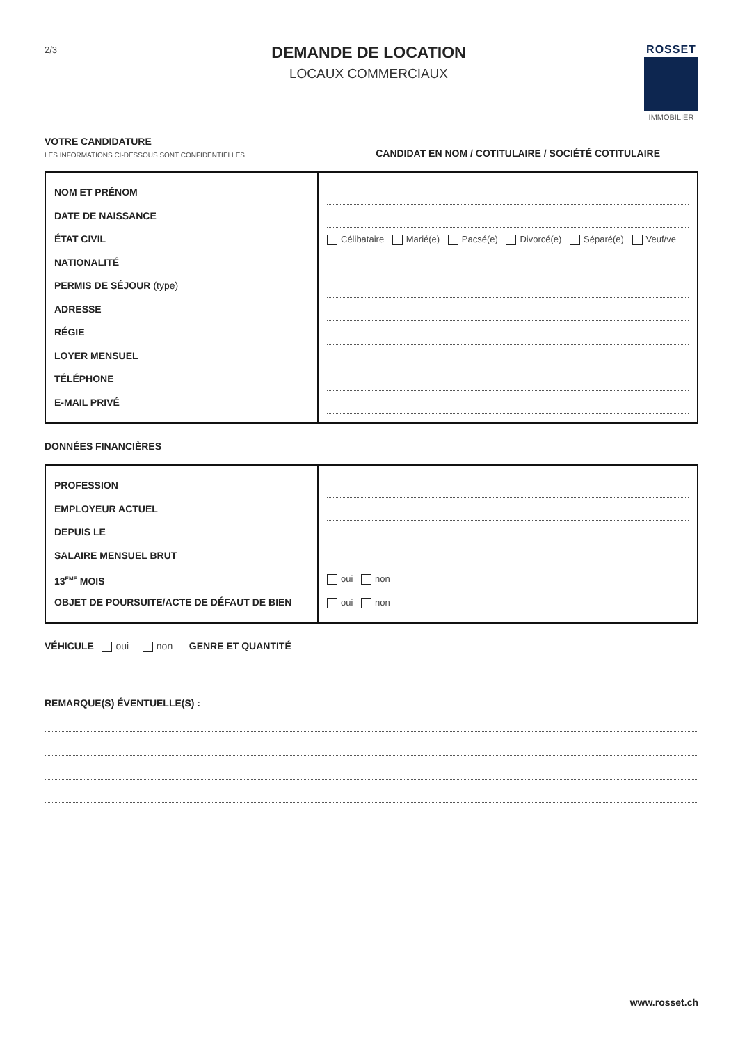2/3
DEMANDE DE LOCATION
LOCAUX COMMERCIAUX
ROSSET
IMMOBILIER
VOTRE CANDIDATURE
LES INFORMATIONS CI-DESSOUS SONT CONFIDENTIELLES
CANDIDAT EN NOM / COTITULAIRE / SOCIÉTÉ COTITULAIRE
| NOM ET PRÉNOM DATE DE NAISSANCE ÉTAT CIVIL NATIONALITÉ PERMIS DE SÉJOUR (type) ADRESSE RÉGIE LOYER MENSUEL TÉLÉPHONE E-MAIL PRIVÉ | Célibataire Marié(e) Pacsé(e) Divorcé(e) Séparé(e) Veuf/ve |
DONNÉES FINANCIÈRES
| PROFESSION EMPLOYEUR ACTUEL DEPUIS LE SALAIRE MENSUEL BRUT 13<sup>ÈME</sup> MOIS OBJET DE POURSUITE/ACTE DE DÉFAUT DE BIEN | oui non oui non |
VÉHICULE oui non GENRE ET QUANTITÉ
REMARQUE(S) ÉVENTUELLE(S) :
www.rosset.ch